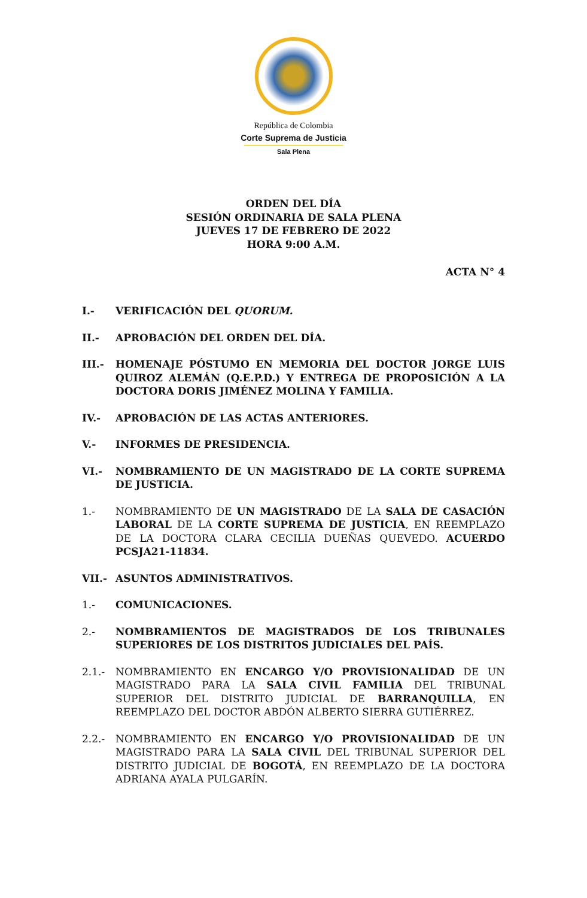República de Colombia
Corte Suprema de Justicia
Sala Plena
ORDEN DEL DÍA
SESIÓN ORDINARIA DE SALA PLENA
JUEVES 17 DE FEBRERO DE 2022
HORA 9:00 A.M.
ACTA N° 4
I.- VERIFICACIÓN DEL QUORUM.
II.- APROBACIÓN DEL ORDEN DEL DÍA.
III.- HOMENAJE PÓSTUMO EN MEMORIA DEL DOCTOR JORGE LUIS QUIROZ ALEMÁN (Q.E.P.D.) Y ENTREGA DE PROPOSICIÓN A LA DOCTORA DORIS JIMÉNEZ MOLINA Y FAMILIA.
IV.- APROBACIÓN DE LAS ACTAS ANTERIORES.
V.- INFORMES DE PRESIDENCIA.
VI.- NOMBRAMIENTO DE UN MAGISTRADO DE LA CORTE SUPREMA DE JUSTICIA.
1.- NOMBRAMIENTO DE UN MAGISTRADO DE LA SALA DE CASACIÓN LABORAL DE LA CORTE SUPREMA DE JUSTICIA, EN REEMPLAZO DE LA DOCTORA CLARA CECILIA DUEÑAS QUEVEDO. ACUERDO PCSJA21-11834.
VII.- ASUNTOS ADMINISTRATIVOS.
1.- COMUNICACIONES.
2.- NOMBRAMIENTOS DE MAGISTRADOS DE LOS TRIBUNALES SUPERIORES DE LOS DISTRITOS JUDICIALES DEL PAÍS.
2.1.- NOMBRAMIENTO EN ENCARGO Y/O PROVISIONALIDAD DE UN MAGISTRADO PARA LA SALA CIVIL FAMILIA DEL TRIBUNAL SUPERIOR DEL DISTRITO JUDICIAL DE BARRANQUILLA, EN REEMPLAZO DEL DOCTOR ABDÓN ALBERTO SIERRA GUTIÉRREZ.
2.2.- NOMBRAMIENTO EN ENCARGO Y/O PROVISIONALIDAD DE UN MAGISTRADO PARA LA SALA CIVIL DEL TRIBUNAL SUPERIOR DEL DISTRITO JUDICIAL DE BOGOTÁ, EN REEMPLAZO DE LA DOCTORA ADRIANA AYALA PULGARÍN.